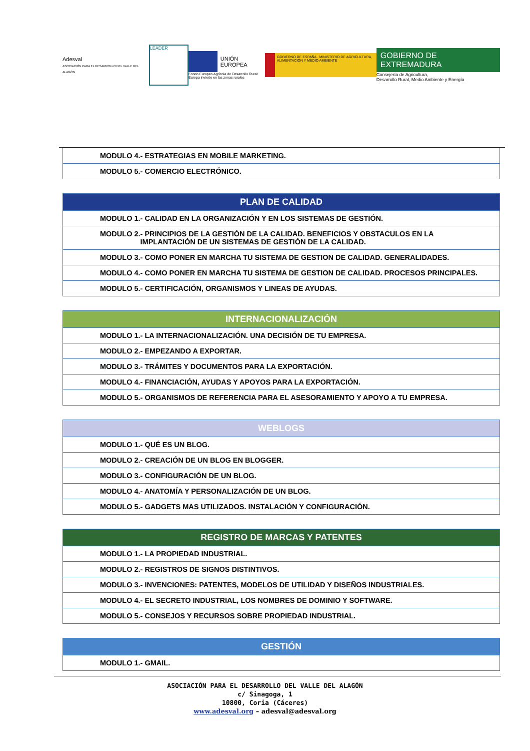Adesval
ASOCIACIÓN PARA EL DESARROLLO DEL VALLE DEL ALAGÓN
LEADER
UNIÓN EUROPEA
Fondo Europeo Agrícola de Desarrollo Rural:
Europa invierte en las zonas rurales
GOBIERNO DE ESPAÑA MINISTERIO DE AGRICULTURA, ALIMENTACIÓN Y MEDIO AMBIENTE
GOBIERNO DE EXTREMADURA
Consejería de Agricultura,
Desarrollo Rural, Medio Ambiente y Energía
| MODULO 4.- ESTRATEGIAS EN MOBILE MARKETING. |
| MODULO 5.- COMERCIO ELECTRÓNICO. |
| PLAN DE CALIDAD |
| --- |
| MODULO 1.- CALIDAD EN LA ORGANIZACIÓN Y EN LOS SISTEMAS DE GESTIÓN. |
| MODULO 2.- PRINCIPIOS DE LA GESTIÓN DE LA CALIDAD. BENEFICIOS Y OBSTACULOS EN LA IMPLANTACIÓN DE UN SISTEMAS DE GESTIÓN DE LA CALIDAD. |
| MODULO 3.- COMO PONER EN MARCHA TU SISTEMA DE GESTION DE CALIDAD. GENERALIDADES. |
| MODULO 4.- COMO PONER EN MARCHA TU SISTEMA DE GESTION DE CALIDAD. PROCESOS PRINCIPALES. |
| MODULO 5.- CERTIFICACIÓN, ORGANISMOS Y LINEAS DE AYUDAS. |
| INTERNACIONALIZACIÓN |
| --- |
| MODULO 1.- LA INTERNACIONALIZACIÓN. UNA DECISIÓN DE TU EMPRESA. |
| MODULO 2.- EMPEZANDO A EXPORTAR. |
| MODULO 3.- TRÁMITES Y DOCUMENTOS PARA LA EXPORTACIÓN. |
| MODULO 4.- FINANCIACIÓN, AYUDAS Y APOYOS PARA LA EXPORTACIÓN. |
| MODULO 5.- ORGANISMOS DE REFERENCIA PARA EL ASESORAMIENTO Y APOYO A TU EMPRESA. |
| WEBLOGS |
| --- |
| MODULO 1.- QUÉ ES UN BLOG. |
| MODULO 2.- CREACIÓN DE UN BLOG EN BLOGGER. |
| MODULO 3.- CONFIGURACIÓN DE UN BLOG. |
| MODULO 4.- ANATOMÍA Y PERSONALIZACIÓN DE UN BLOG. |
| MODULO 5.- GADGETS MAS UTILIZADOS. INSTALACIÓN Y CONFIGURACIÓN. |
| REGISTRO DE MARCAS Y PATENTES |
| --- |
| MODULO 1.- LA PROPIEDAD INDUSTRIAL. |
| MODULO 2.- REGISTROS DE SIGNOS DISTINTIVOS. |
| MODULO 3.- INVENCIONES: PATENTES, MODELOS DE UTILIDAD Y DISEÑOS INDUSTRIALES. |
| MODULO 4.- EL SECRETO INDUSTRIAL, LOS NOMBRES DE DOMINIO Y SOFTWARE. |
| MODULO 5.- CONSEJOS Y RECURSOS SOBRE PROPIEDAD INDUSTRIAL. |
| GESTIÓN |
| --- |
| MODULO 1.- GMAIL. |
ASOCIACIÓN PARA EL DESARROLLO DEL VALLE DEL ALAGÓN
c/ Sinagoga, 1
10800, Coria (Cáceres)
www.adesval.org – adesval@adesval.org